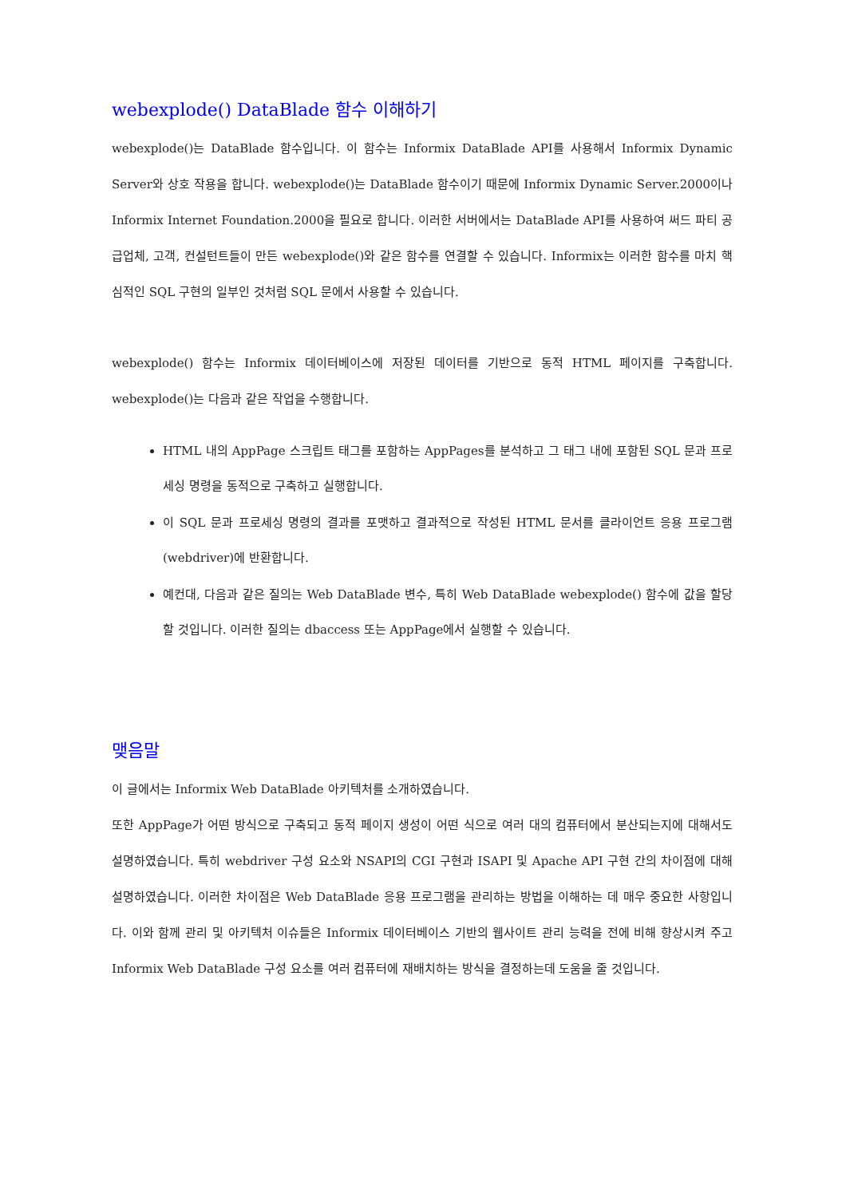webexplode() DataBlade 함수 이해하기
webexplode()는 DataBlade 함수입니다. 이 함수는 Informix DataBlade API를 사용해서 Informix Dynamic Server와 상호 작용을 합니다. webexplode()는 DataBlade 함수이기 때문에 Informix Dynamic Server.2000이나 Informix Internet Foundation.2000을 필요로 합니다. 이러한 서버에서는 DataBlade API를 사용하여 써드 파티 공급업체, 고객, 컨설턴트들이 만든 webexplode()와 같은 함수를 연결할 수 있습니다. Informix는 이러한 함수를 마치 핵심적인 SQL 구현의 일부인 것처럼 SQL 문에서 사용할 수 있습니다.
webexplode() 함수는 Informix 데이터베이스에 저장된 데이터를 기반으로 동적 HTML 페이지를 구축합니다. webexplode()는 다음과 같은 작업을 수행합니다.
HTML 내의 AppPage 스크립트 태그를 포함하는 AppPages를 분석하고 그 태그 내에 포함된 SQL 문과 프로세싱 명령을 동적으로 구축하고 실행합니다.
이 SQL 문과 프로세싱 명령의 결과를 포맷하고 결과적으로 작성된 HTML 문서를 클라이언트 응용 프로그램(webdriver)에 반환합니다.
예컨대, 다음과 같은 질의는 Web DataBlade 변수, 특히 Web DataBlade webexplode() 함수에 값을 할당할 것입니다. 이러한 질의는 dbaccess 또는 AppPage에서 실행할 수 있습니다.
맺음말
이 글에서는 Informix Web DataBlade 아키텍처를 소개하였습니다.
또한 AppPage가 어떤 방식으로 구축되고 동적 페이지 생성이 어떤 식으로 여러 대의 컴퓨터에서 분산되는지에 대해서도 설명하였습니다. 특히 webdriver 구성 요소와 NSAPI의 CGI 구현과 ISAPI 및 Apache API 구현 간의 차이점에 대해 설명하였습니다. 이러한 차이점은 Web DataBlade 응용 프로그램을 관리하는 방법을 이해하는 데 매우 중요한 사항입니다. 이와 함께 관리 및 아키텍처 이슈들은 Informix 데이터베이스 기반의 웹사이트 관리 능력을 전에 비해 향상시켜 주고 Informix Web DataBlade 구성 요소를 여러 컴퓨터에 재배치하는 방식을 결정하는데 도움을 줄 것입니다.